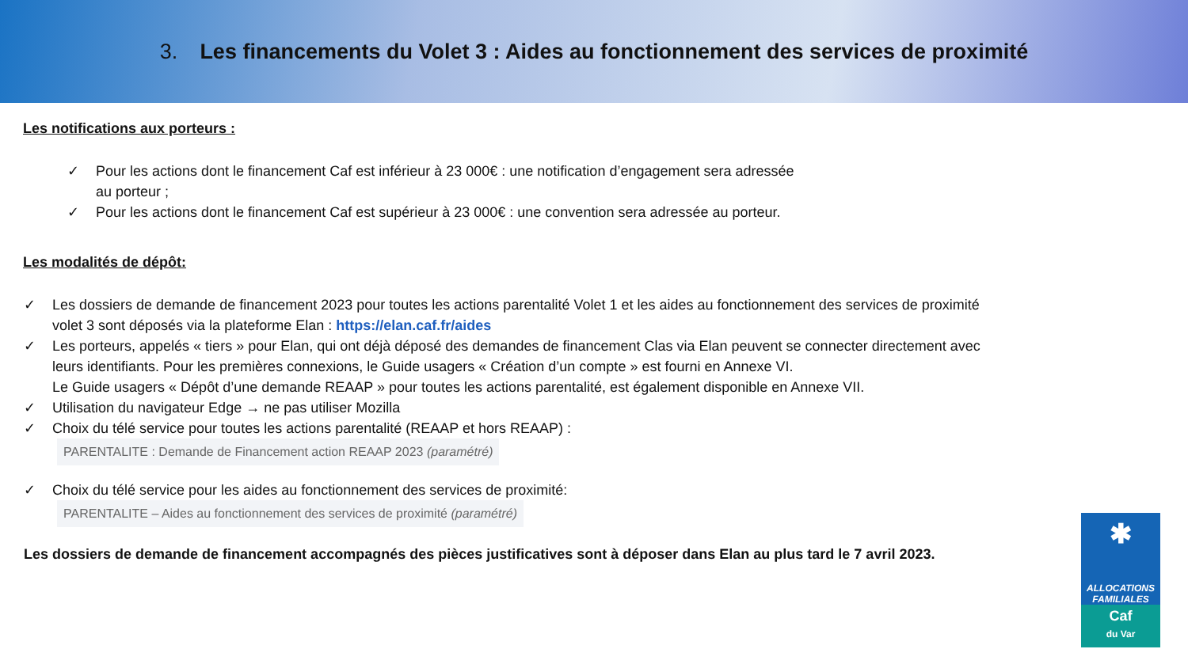3. Les financements du Volet 3 : Aides au fonctionnement des services de proximité
Les notifications aux porteurs :
✓ Pour les actions dont le financement Caf est inférieur à 23 000€ : une notification d’engagement sera adressée au porteur ;
✓ Pour les actions dont le financement Caf est supérieur à 23 000€ : une convention sera adressée au porteur.
Les modalités de dépôt:
✓ Les dossiers de demande de financement 2023 pour toutes les actions parentalité Volet 1 et les aides au fonctionnement des services de proximité volet 3 sont déposés via la plateforme Elan : https://elan.caf.fr/aides
✓ Les porteurs, appelés « tiers » pour Elan, qui ont déjà déposé des demandes de financement Clas via Elan peuvent se connecter directement avec leurs identifiants. Pour les premières connexions, le Guide usagers « Création d’un compte » est fourni en Annexe VI.
Le Guide usagers « Dépôt d’une demande REAAP » pour toutes les actions parentalité, est également disponible en Annexe VII.
✓ Utilisation du navigateur Edge → ne pas utiliser Mozilla
✓ Choix du télé service pour toutes les actions parentalité (REAAP et hors REAAP) : PARENTALITE : Demande de Financement action REAAP 2023 (paramétré)
✓ Choix du télé service pour les aides au fonctionnement des services de proximité: PARENTALITE – Aides au fonctionnement des services de proximité (paramétré)
Les dossiers de demande de financement accompagnés des pièces justificatives sont à déposer dans Elan au plus tard le 7 avril 2023.
✱
ALLOCATIONS
FAMILIALES
Caf
du Var